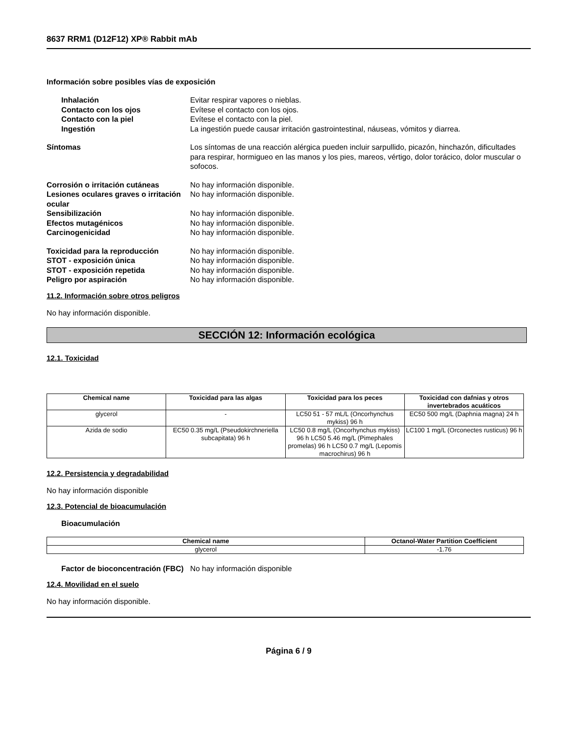8637 RRM1 (D12F12) XP® Rabbit mAb
Información sobre posibles vías de exposición
Inhalación Evitar respirar vapores o nieblas.
Contacto con los ojos Evítese el contacto con los ojos.
Contacto con la piel Evítese el contacto con la piel.
Ingestión La ingestión puede causar irritación gastrointestinal, náuseas, vómitos y diarrea.
Síntomas Los síntomas de una reacción alérgica pueden incluir sarpullido, picazón, hinchazón, dificultades para respirar, hormigueo en las manos y los pies, mareos, vértigo, dolor torácico, dolor muscular o sofocos.
Corrosión o irritación cutáneas No hay información disponible.
Lesiones oculares graves o irritación ocular
No hay información disponible.
Sensibilización No hay información disponible.
Efectos mutagénicos No hay información disponible.
Carcinogenicidad No hay información disponible.
Toxicidad para la reproducción No hay información disponible.
STOT - exposición única No hay información disponible.
STOT - exposición repetida No hay información disponible.
Peligro por aspiración No hay información disponible.
11.2. Información sobre otros peligros
No hay información disponible.
SECCIÓN 12: Información ecológica
12.1. Toxicidad
| Chemical name | Toxicidad para las algas | Toxicidad para los peces | Toxicidad con dafnias y otros invertebrados acuáticos |
| --- | --- | --- | --- |
| glycerol | - | LC50 51 - 57 mL/L (Oncorhynchus mykiss) 96 h | EC50 500 mg/L (Daphnia magna) 24 h |
| Azida de sodio | EC50 0.35 mg/L (Pseudokirchneriella subcapitata) 96 h | LC50 0.8 mg/L (Oncorhynchus mykiss) 96 h LC50 5.46 mg/L (Pimephales promelas) 96 h LC50 0.7 mg/L (Lepomis macrochirus) 96 h | LC100 1 mg/L (Orconectes rusticus) 96 h |
12.2. Persistencia y degradabilidad
No hay información disponible
12.3. Potencial de bioacumulación
Bioacumulación
| Chemical name | Octanol-Water Partition Coefficient |
| --- | --- |
| glycerol | -1.76 |
Factor de bioconcentración (FBC)
No hay información disponible
12.4. Movilidad en el suelo
No hay información disponible.
Página 6 / 9